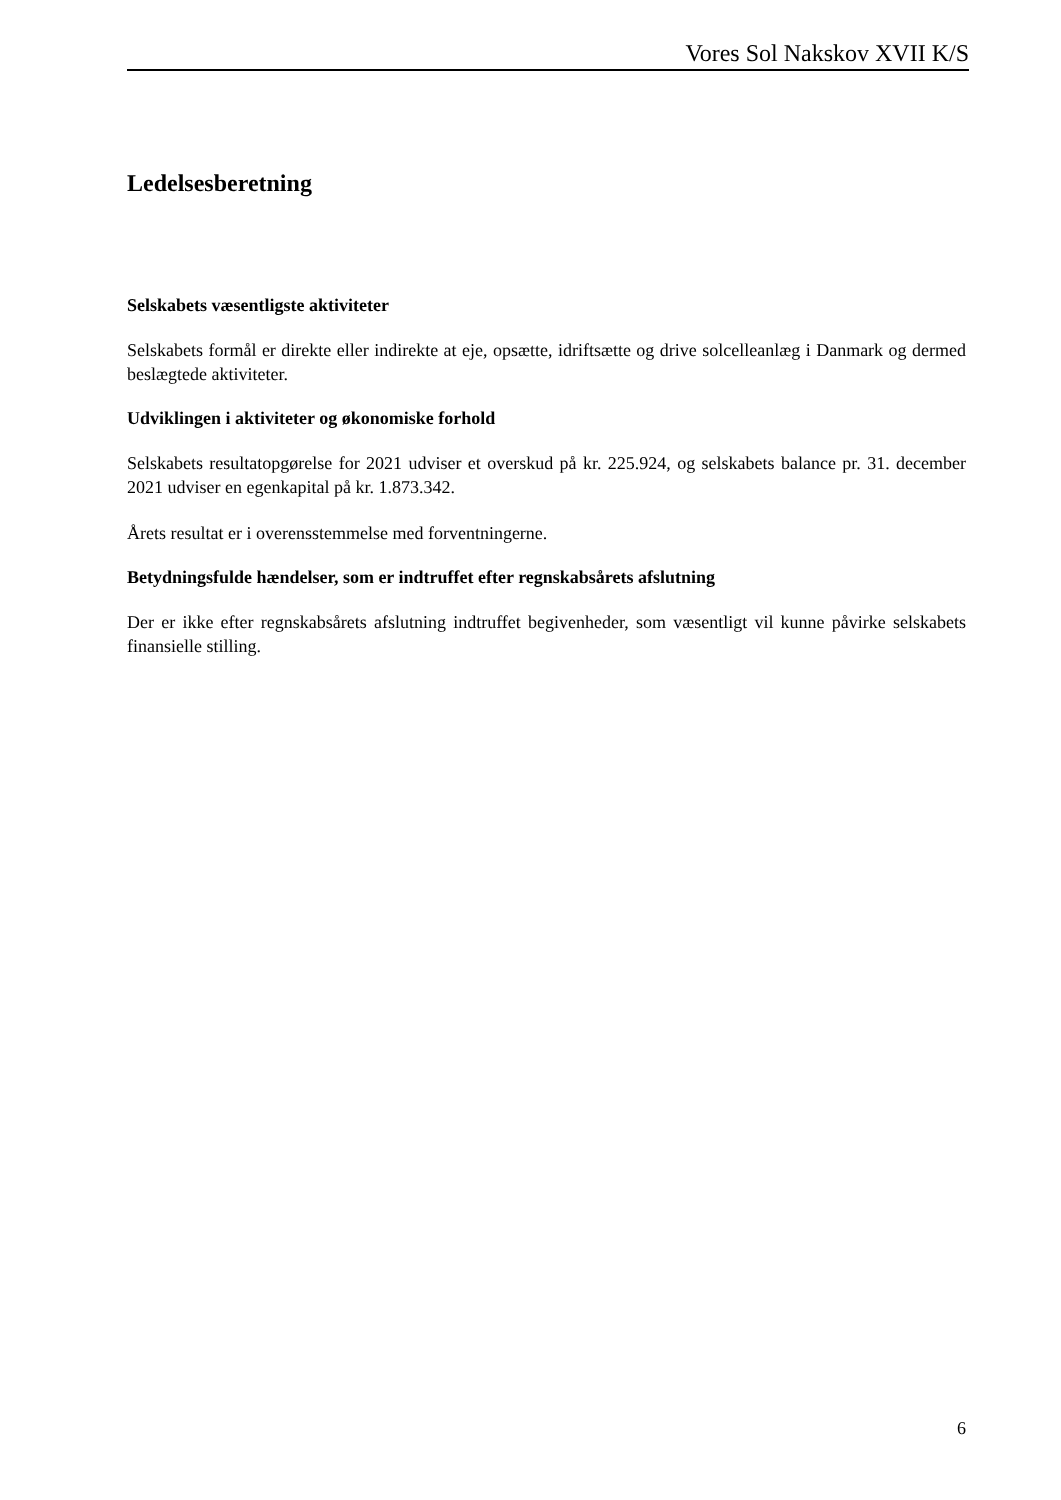Vores Sol Nakskov XVII K/S
Ledelsesberetning
Selskabets væsentligste aktiviteter
Selskabets formål er direkte eller indirekte at eje, opsætte, idriftsætte og drive solcelleanlæg i Danmark og dermed beslægtede aktiviteter.
Udviklingen i aktiviteter og økonomiske forhold
Selskabets resultatopgørelse for 2021 udviser et overskud på kr. 225.924, og selskabets balance pr. 31. december 2021 udviser en egenkapital på kr. 1.873.342.
Årets resultat er i overensstemmelse med forventningerne.
Betydningsfulde hændelser, som er indtruffet efter regnskabsårets afslutning
Der er ikke efter regnskabsårets afslutning indtruffet begivenheder, som væsentligt vil kunne påvirke selskabets finansielle stilling.
6